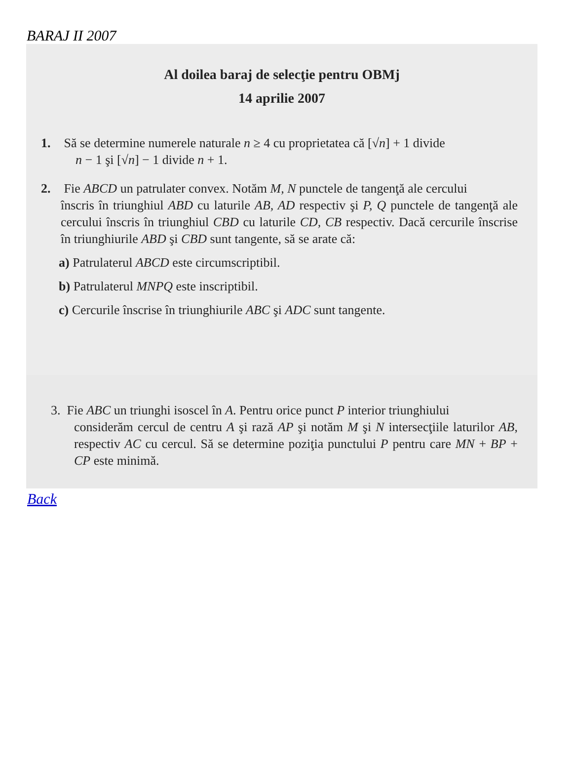BARAJ II 2007
Al doilea baraj de selecţie pentru OBMj
14 aprilie 2007
1. Să se determine numerele naturale n ≥ 4 cu proprietatea că [√n] + 1 divide
n − 1 şi [√n] − 1 divide n + 1.
2. Fie ABCD un patrulater convex. Notăm M, N punctele de tangenţă ale cercului
înscris în triunghiul ABD cu laturile AB, AD respectiv şi P, Q punctele de tangenţă ale cercului înscris în triunghiul CBD cu laturile CD, CB respectiv. Dacă cercurile înscrise în triunghiurile ABD şi CBD sunt tangente, să se arate că:
a) Patrulaterul ABCD este circumscriptibil.
b) Patrulaterul MNPQ este inscriptibil.
c) Cercurile înscrise în triunghiurile ABC şi ADC sunt tangente.
3. Fie ABC un triunghi isoscel în A. Pentru orice punct P interior triunghiului
considerăm cercul de centru A şi rază AP şi notăm M şi N intersecţiile laturilor AB, respectiv AC cu cercul. Să se determine poziţia punctului P pentru care MN + BP + CP este minimă.
Back